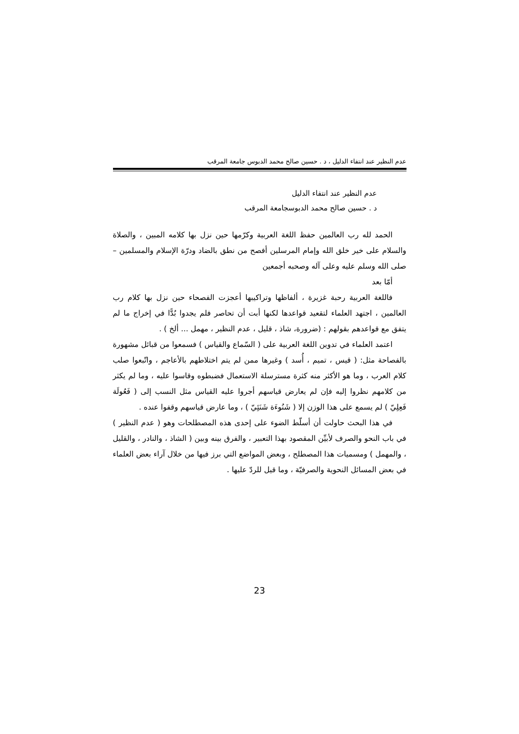عدم النظير عند انتفاء الدليل ، د . حسين صالح محمد الدبوس جامعة المرقب
عدم النظير عند انتفاء الدليل
د . حسين صالح محمد الدبوسجامعة المرقب
الحمد لله رب العالمين حفظ اللغة العربية وكرّمها حين نزل بها كلامه المبين ، والصلاة والسلام على خير خلق الله وإمام المرسلين أفصح من نطق بالضاد ودرّة الإسلام والمسلمين – صلى الله وسلم عليه وعلى آله وصحبه أجمعين
أمّا بعد
فاللغة العربية رحبة غزيرة ، ألفاظها وتراكيبها أعجزت الفصحاء حين نزل بها كلام رب العالمين ، اجتهد العلماء لتقعيد قواعدها لكنها أبت أن تحاصر فلم يجدوا بُدًّا في إخراج ما لم يتفق مع قواعدهم بقولهم : (ضرورة، شاذ ، قليل ، عدم النظير ، مهمل ... ألخ ) .
اعتمد العلماء في تدوين اللغة العربية على ( السّماع والقياس ) فسمعوا من قبائل مشهورة بالفصاحة مثل: ( قيس ، تميم ، أُسد ) وغيرها ممن لم يتم اختلاطهم بالأعاجم ، واتّبعوا صلب كلام العرب ، وما هو الأكثر منه كثرة مسترسلة الاستعمال فضبطوه وقاسوا عليه ، وما لم يكثر من كلامهم نظروا إليه فإن لم يعارض قياسهم أجروا عليه القياس مثل النسب إلى ( فَعُولَة فَعِلِيّ ) لم يسمع على هذا الوزن إلا ( شَنُوءَة شَنَئِيّ ) ، وما عارض قياسهم وقفوا عنده .
في هذا البحث حاولت أن أسلّط الضوء على إحدى هذه المصطلحات وهو ( عدم النظير ) في باب النحو والصرف لأبيِّن المقصود بهذا التعبير ، والفرق بينه وبين ( الشاذ ، والنادر ، والقليل ، والمهمل ) ومسميات هذا المصطلح ، وبعض المواضع التي برز فيها من خلال آراء بعض العلماء في بعض المسائل النحوية والصرفيّة ، وما قيل للردّ عليها .
23